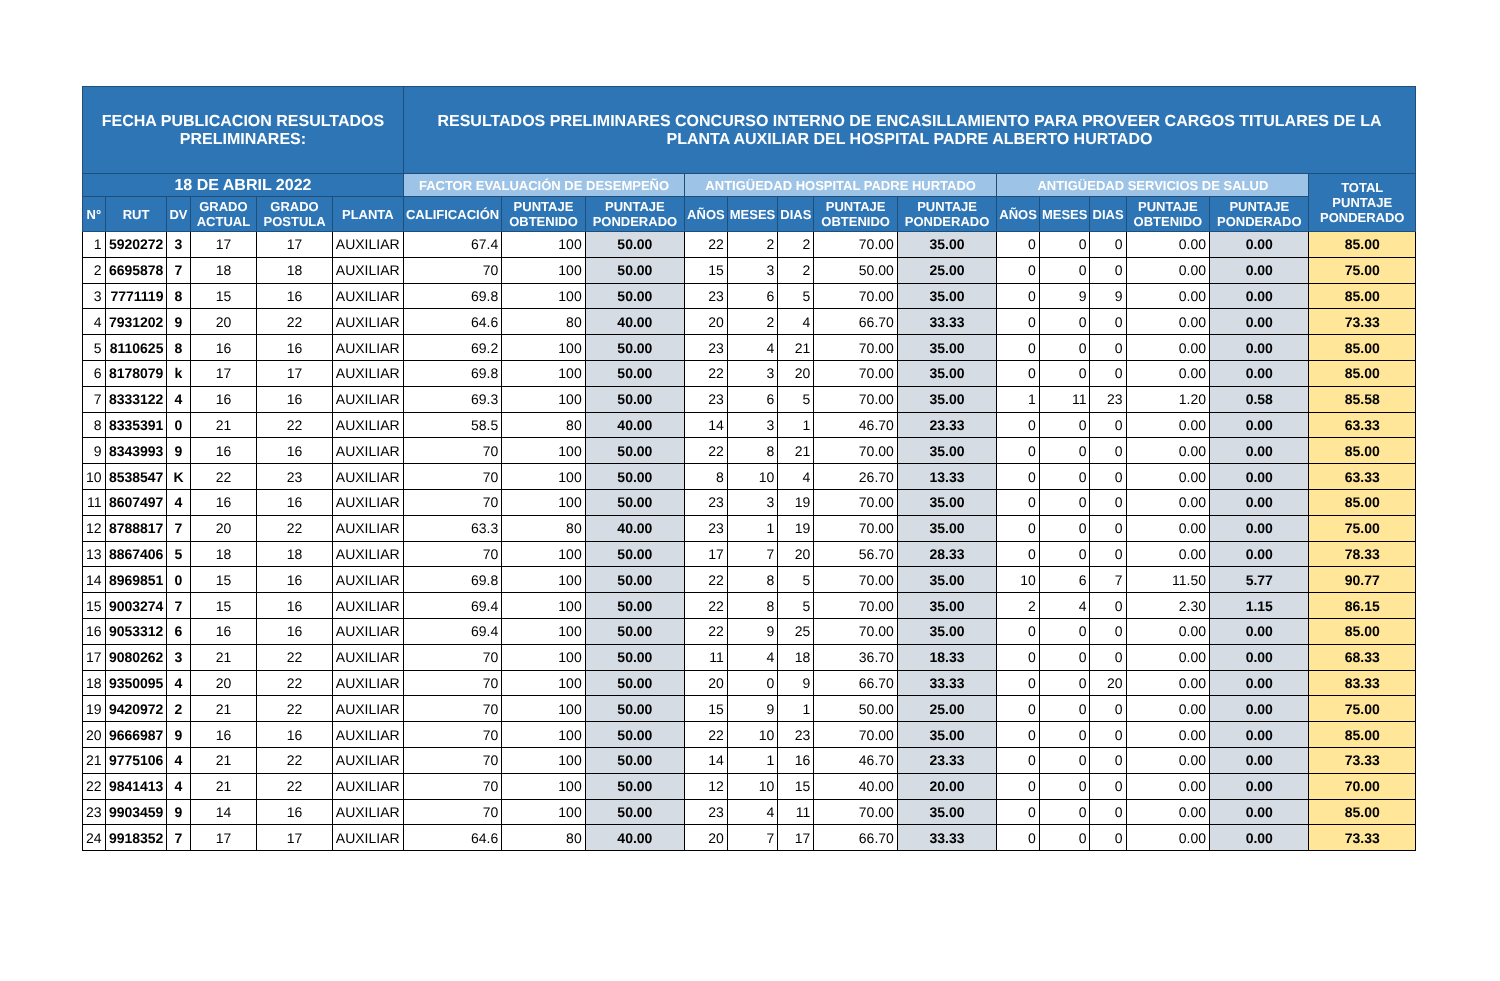| FECHA PUBLICACION RESULTADOS PRELIMINARES: | | | | | | RESULTADOS PRELIMINARES CONCURSO INTERNO DE ENCASILLAMIENTO PARA PROVEER CARGOS TITULARES DE LA PLANTA AUXILIAR DEL HOSPITAL PADRE ALBERTO HURTADO | | | | | | | | | | | | | |
| --- | --- | --- | --- | --- | --- | --- | --- | --- | --- | --- | --- | --- | --- | --- | --- | --- | --- | --- | --- |
| 18 DE ABRIL 2022 | | | | | | FACTOR EVALUACIÓN DE DESEMPEÑO | | | ANTIGÜEDAD HOSPITAL PADRE HURTADO | | | | | ANTIGÜEDAD SERVICIOS DE SALUD | | | | | TOTAL PUNTAJE PONDERADO |
| N° | RUT | DV | GRADO ACTUAL | GRADO POSTULA | PLANTA | CALIFICACIÓN | PUNTAJE OBTENIDO | PUNTAJE PONDERADO | AÑOS | MESES | DIAS | PUNTAJE OBTENIDO | PUNTAJE PONDERADO | AÑOS | MESES | DIAS | PUNTAJE OBTENIDO | PUNTAJE PONDERADO | |
| 1 | 5920272 | 3 | 17 | 17 | AUXILIAR | 67.4 | 100 | 50.00 | 22 | 2 | 2 | 70.00 | 35.00 | 0 | 0 | 0 | 0.00 | 0.00 | 85.00 |
| 2 | 6695878 | 7 | 18 | 18 | AUXILIAR | 70 | 100 | 50.00 | 15 | 3 | 2 | 50.00 | 25.00 | 0 | 0 | 0 | 0.00 | 0.00 | 75.00 |
| 3 | 7771119 | 8 | 15 | 16 | AUXILIAR | 69.8 | 100 | 50.00 | 23 | 6 | 5 | 70.00 | 35.00 | 0 | 9 | 9 | 0.00 | 0.00 | 85.00 |
| 4 | 7931202 | 9 | 20 | 22 | AUXILIAR | 64.6 | 80 | 40.00 | 20 | 2 | 4 | 66.70 | 33.33 | 0 | 0 | 0 | 0.00 | 0.00 | 73.33 |
| 5 | 8110625 | 8 | 16 | 16 | AUXILIAR | 69.2 | 100 | 50.00 | 23 | 4 | 21 | 70.00 | 35.00 | 0 | 0 | 0 | 0.00 | 0.00 | 85.00 |
| 6 | 8178079 | k | 17 | 17 | AUXILIAR | 69.8 | 100 | 50.00 | 22 | 3 | 20 | 70.00 | 35.00 | 0 | 0 | 0 | 0.00 | 0.00 | 85.00 |
| 7 | 8333122 | 4 | 16 | 16 | AUXILIAR | 69.3 | 100 | 50.00 | 23 | 6 | 5 | 70.00 | 35.00 | 1 | 11 | 23 | 1.20 | 0.58 | 85.58 |
| 8 | 8335391 | 0 | 21 | 22 | AUXILIAR | 58.5 | 80 | 40.00 | 14 | 3 | 1 | 46.70 | 23.33 | 0 | 0 | 0 | 0.00 | 0.00 | 63.33 |
| 9 | 8343993 | 9 | 16 | 16 | AUXILIAR | 70 | 100 | 50.00 | 22 | 8 | 21 | 70.00 | 35.00 | 0 | 0 | 0 | 0.00 | 0.00 | 85.00 |
| 10 | 8538547 | K | 22 | 23 | AUXILIAR | 70 | 100 | 50.00 | 8 | 10 | 4 | 26.70 | 13.33 | 0 | 0 | 0 | 0.00 | 0.00 | 63.33 |
| 11 | 8607497 | 4 | 16 | 16 | AUXILIAR | 70 | 100 | 50.00 | 23 | 3 | 19 | 70.00 | 35.00 | 0 | 0 | 0 | 0.00 | 0.00 | 85.00 |
| 12 | 8788817 | 7 | 20 | 22 | AUXILIAR | 63.3 | 80 | 40.00 | 23 | 1 | 19 | 70.00 | 35.00 | 0 | 0 | 0 | 0.00 | 0.00 | 75.00 |
| 13 | 8867406 | 5 | 18 | 18 | AUXILIAR | 70 | 100 | 50.00 | 17 | 7 | 20 | 56.70 | 28.33 | 0 | 0 | 0 | 0.00 | 0.00 | 78.33 |
| 14 | 8969851 | 0 | 15 | 16 | AUXILIAR | 69.8 | 100 | 50.00 | 22 | 8 | 5 | 70.00 | 35.00 | 10 | 6 | 7 | 11.50 | 5.77 | 90.77 |
| 15 | 9003274 | 7 | 15 | 16 | AUXILIAR | 69.4 | 100 | 50.00 | 22 | 8 | 5 | 70.00 | 35.00 | 2 | 4 | 0 | 2.30 | 1.15 | 86.15 |
| 16 | 9053312 | 6 | 16 | 16 | AUXILIAR | 69.4 | 100 | 50.00 | 22 | 9 | 25 | 70.00 | 35.00 | 0 | 0 | 0 | 0.00 | 0.00 | 85.00 |
| 17 | 9080262 | 3 | 21 | 22 | AUXILIAR | 70 | 100 | 50.00 | 11 | 4 | 18 | 36.70 | 18.33 | 0 | 0 | 0 | 0.00 | 0.00 | 68.33 |
| 18 | 9350095 | 4 | 20 | 22 | AUXILIAR | 70 | 100 | 50.00 | 20 | 0 | 9 | 66.70 | 33.33 | 0 | 0 | 20 | 0.00 | 0.00 | 83.33 |
| 19 | 9420972 | 2 | 21 | 22 | AUXILIAR | 70 | 100 | 50.00 | 15 | 9 | 1 | 50.00 | 25.00 | 0 | 0 | 0 | 0.00 | 0.00 | 75.00 |
| 20 | 9666987 | 9 | 16 | 16 | AUXILIAR | 70 | 100 | 50.00 | 22 | 10 | 23 | 70.00 | 35.00 | 0 | 0 | 0 | 0.00 | 0.00 | 85.00 |
| 21 | 9775106 | 4 | 21 | 22 | AUXILIAR | 70 | 100 | 50.00 | 14 | 1 | 16 | 46.70 | 23.33 | 0 | 0 | 0 | 0.00 | 0.00 | 73.33 |
| 22 | 9841413 | 4 | 21 | 22 | AUXILIAR | 70 | 100 | 50.00 | 12 | 10 | 15 | 40.00 | 20.00 | 0 | 0 | 0 | 0.00 | 0.00 | 70.00 |
| 23 | 9903459 | 9 | 14 | 16 | AUXILIAR | 70 | 100 | 50.00 | 23 | 4 | 11 | 70.00 | 35.00 | 0 | 0 | 0 | 0.00 | 0.00 | 85.00 |
| 24 | 9918352 | 7 | 17 | 17 | AUXILIAR | 64.6 | 80 | 40.00 | 20 | 7 | 17 | 66.70 | 33.33 | 0 | 0 | 0 | 0.00 | 0.00 | 73.33 |